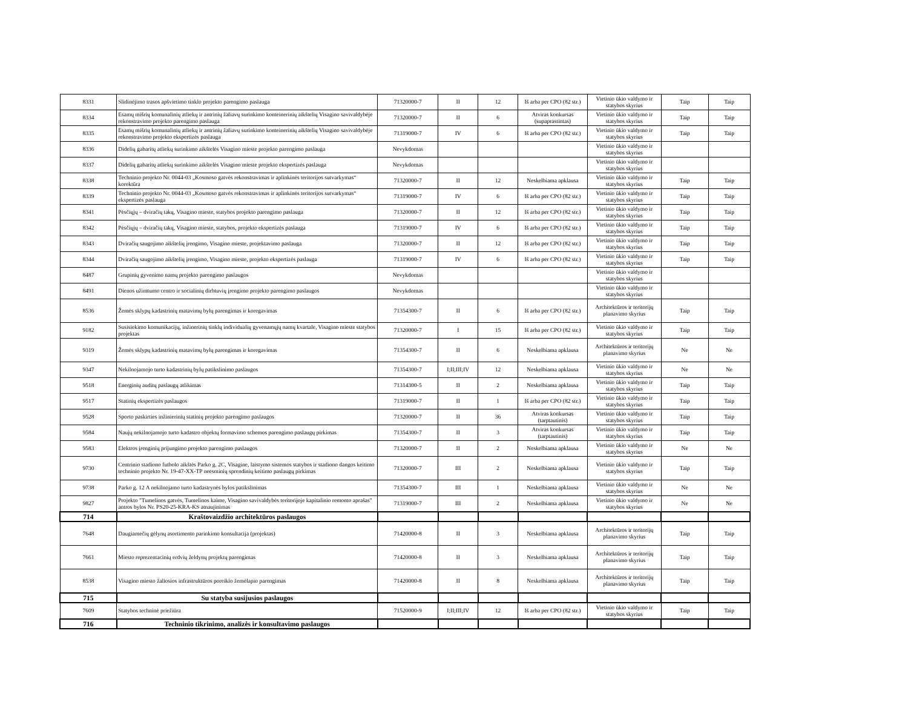| 8331 | Slidinėjimo trasos apšvietimo tinklo projekto parengimo paslauga | 71320000-7 | II | 12 | Iš arba per CPO (82 str.) | Vietinio ūkio valdymo ir statybos skyrius | Taip | Taip |
| 8334 | Esamų mišrių komunalinių atliekų ir antrinių žaliavų surinkimo konteinerinių aikštelių Visagino savivaldybėje rekonstravimo projekto parengimo paslauga | 71320000-7 | II | 6 | Atviras konkursas (supaprastintas) | Vietinio ūkio valdymo ir statybos skyrius | Taip | Taip |
| 8335 | Esamų mišrių komunalinių atliekų ir antrinių žaliavų surinkimo konteinerinių aikštelių Visagino savivaldybėje rekonstravimo projekto ekspertizės paslauga | 71319000-7 | IV | 6 | Iš arba per CPO (82 str.) | Vietinio ūkio valdymo ir statybos skyrius | Taip | Taip |
| 8336 | Didelių gabaritų atliekų surinkimo aikštelės Visagino mieste projekto parengimo paslauga | Nevykdomas | | | | Vietinio ūkio valdymo ir statybos skyrius | | |
| 8337 | Didelių gabaritų atliekų surinkimo aikštelės Visagino mieste projekto ekspertizės paslauga | Nevykdomas | | | | Vietinio ūkio valdymo ir statybos skyrius | | |
| 8338 | Techninio projekto Nr. 0044-03 „Kosmoso gatvės rekonstravimas ir aplinkinės teritorijos sutvarkymas“ korektūra | 71320000-7 | II | 12 | Neskelbiama apklausa | Vietinio ūkio valdymo ir statybos skyrius | Taip | Taip |
| 8339 | Techninio projekto Nr. 0044-03 „Kosmoso gatvės rekonstravimas ir aplinkinės teritorijos sutvarkymas“ ekspertizės paslauga | 71319000-7 | IV | 6 | Iš arba per CPO (82 str.) | Vietinio ūkio valdymo ir statybos skyrius | Taip | Taip |
| 8341 | Pėsčiųjų – dviračių takų, Visagino mieste, statybos projekto parengimo paslauga | 71320000-7 | II | 12 | Iš arba per CPO (82 str.) | Vietinio ūkio valdymo ir statybos skyrius | Taip | Taip |
| 8342 | Pėsčiųjų – dviračių takų, Visagino mieste, statybos, projekto ekspertizės paslauga | 71319000-7 | IV | 6 | Iš arba per CPO (82 str.) | Vietinio ūkio valdymo ir statybos skyrius | Taip | Taip |
| 8343 | Dviračių saugojimo aikštelių įrengimo, Visagino mieste, projektavimo paslauga | 71320000-7 | II | 12 | Iš arba per CPO (82 str.) | Vietinio ūkio valdymo ir statybos skyrius | Taip | Taip |
| 8344 | Dviračių saugojimo aikštelių įrengimo, Visagino mieste, projekto ekspertizės paslauga | 71319000-7 | IV | 6 | Iš arba per CPO (82 str.) | Vietinio ūkio valdymo ir statybos skyrius | Taip | Taip |
| 8487 | Grupinių gyvenimo namų projekto parengimo paslaugos | Nevykdomas | | | | Vietinio ūkio valdymo ir statybos skyrius | | |
| 8491 | Dienos užimtumo centro ir socialinių dirbtuvių įrengimo projekto parengimo paslaugos | Nevykdomas | | | | Vietinio ūkio valdymo ir statybos skyrius | | |
| 8536 | Žemės sklypų kadastrinių matavimų bylų parengimas ir koregavimas | 71354300-7 | II | 6 | Iš arba per CPO (82 str.) | Architektūros ir teritorijų planavimo skyrius | Taip | Taip |
| 9182 | Susisiekimo komunikacijų, inžinerinių tinklų individualių gyvenamųjų namų kvartale, Visagino mieste statybos projektas | 71320000-7 | I | 15 | Iš arba per CPO (82 str.) | Vietinio ūkio valdymo ir statybos skyrius | Taip | Taip |
| 9319 | Žemės sklypų kadastrinių matavimų bylų parengimas ir koregavimas | 71354300-7 | II | 6 | Neskelbiama apklausa | Architektūros ir teritorijų planavimo skyrius | Ne | Ne |
| 9347 | Nekilnojamojo turto kadastrinių bylų patikslinimo paslaugos | 71354300-7 | I;II;III;IV | 12 | Neskelbiama apklausa | Vietinio ūkio valdymo ir statybos skyrius | Ne | Ne |
| 9518 | Energinių auditų paslaugų atlikimas | 71314300-5 | II | 2 | Neskelbiama apklausa | Vietinio ūkio valdymo ir statybos skyrius | Taip | Taip |
| 9517 | Statinių ekspertizės paslaugos | 71319000-7 | II | 1 | Iš arba per CPO (82 str.) | Vietinio ūkio valdymo ir statybos skyrius | Taip | Taip |
| 9528 | Sporto paskirties inžinierinių statinių projekto parengimo paslaugos | 71320000-7 | II | 36 | Atviras konkursas (tarptautinis) | Vietinio ūkio valdymo ir statybos skyrius | Taip | Taip |
| 9584 | Naujų nekilnojamojo turto kadastro objektų formavimo schemos parengimo paslaugų pirkimas | 71354300-7 | II | 3 | Atviras konkursas (tarptautinis) | Vietinio ūkio valdymo ir statybos skyrius | Taip | Taip |
| 9583 | Elektros įrenginių prijungimo projekto parengimo paslaugos | 71320000-7 | II | 2 | Neskelbiama apklausa | Vietinio ūkio valdymo ir statybos skyrius | Ne | Ne |
| 9730 | Centrinio stadiono futbolo aikštės Parko g. 2C, Visagine, laistymo sistemos statybos ir stadiono dangos keitimo techninio projekto Nr. 19-47-XX-TP neesminių sprendinių keitimo paslaugų pirkimas | 71320000-7 | III | 2 | Neskelbiama apklausa | Vietinio ūkio valdymo ir statybos skyrius | Taip | Taip |
| 9738 | Parko g. 12 A nekilnojamo turto kadastrynės bylos patikslinimas | 71354300-7 | III | 1 | Neskelbiama apklausa | Vietinio ūkio valdymo ir statybos skyrius | Ne | Ne |
| 9827 | Projekto "Tumelinos gatvės, Tumelinos kaime, Visagino savivaldybės teritorijoje kapitalinio remonto aprašas" antros bylos Nr. PS20-25-KRA-KS atnaujinimas | 71319000-7 | III | 2 | Neskelbiama apklausa | Vietinio ūkio valdymo ir statybos skyrius | Ne | Ne |
| 714 | Kraštovaizdžio architektūros paslaugos | | | | | | | |
| 7648 | Daugiamečių gėlynų asortimento parinkimo konsultacija (projektas) | 71420000-8 | II | 3 | Neskelbiama apklausa | Architektūros ir teritorijų planavimo skyrius | Taip | Taip |
| 7661 | Miesto reprezentacinių erdvių želdynų projektų parengimas | 71420000-8 | II | 3 | Neskelbiama apklausa | Architektūros ir teritorijų planavimo skyrius | Taip | Taip |
| 8538 | Visagino miesto žaliosios infrastruktūros poreikio žemėlapio parengimas | 71420000-8 | II | 8 | Neskelbiama apklausa | Architektūros ir teritorijų planavimo skyrius | Taip | Taip |
| 715 | Su statyba susijusios paslaugos | | | | | | | |
| 7609 | Statybos techninė priežiūra | 71520000-9 | I;II;III;IV | 12 | Iš arba per CPO (82 str.) | Vietinio ūkio valdymo ir statybos skyrius | Taip | Taip |
| 716 | Techninio tikrinimo, analizės ir konsultavimo paslaugos | | | | | | | |